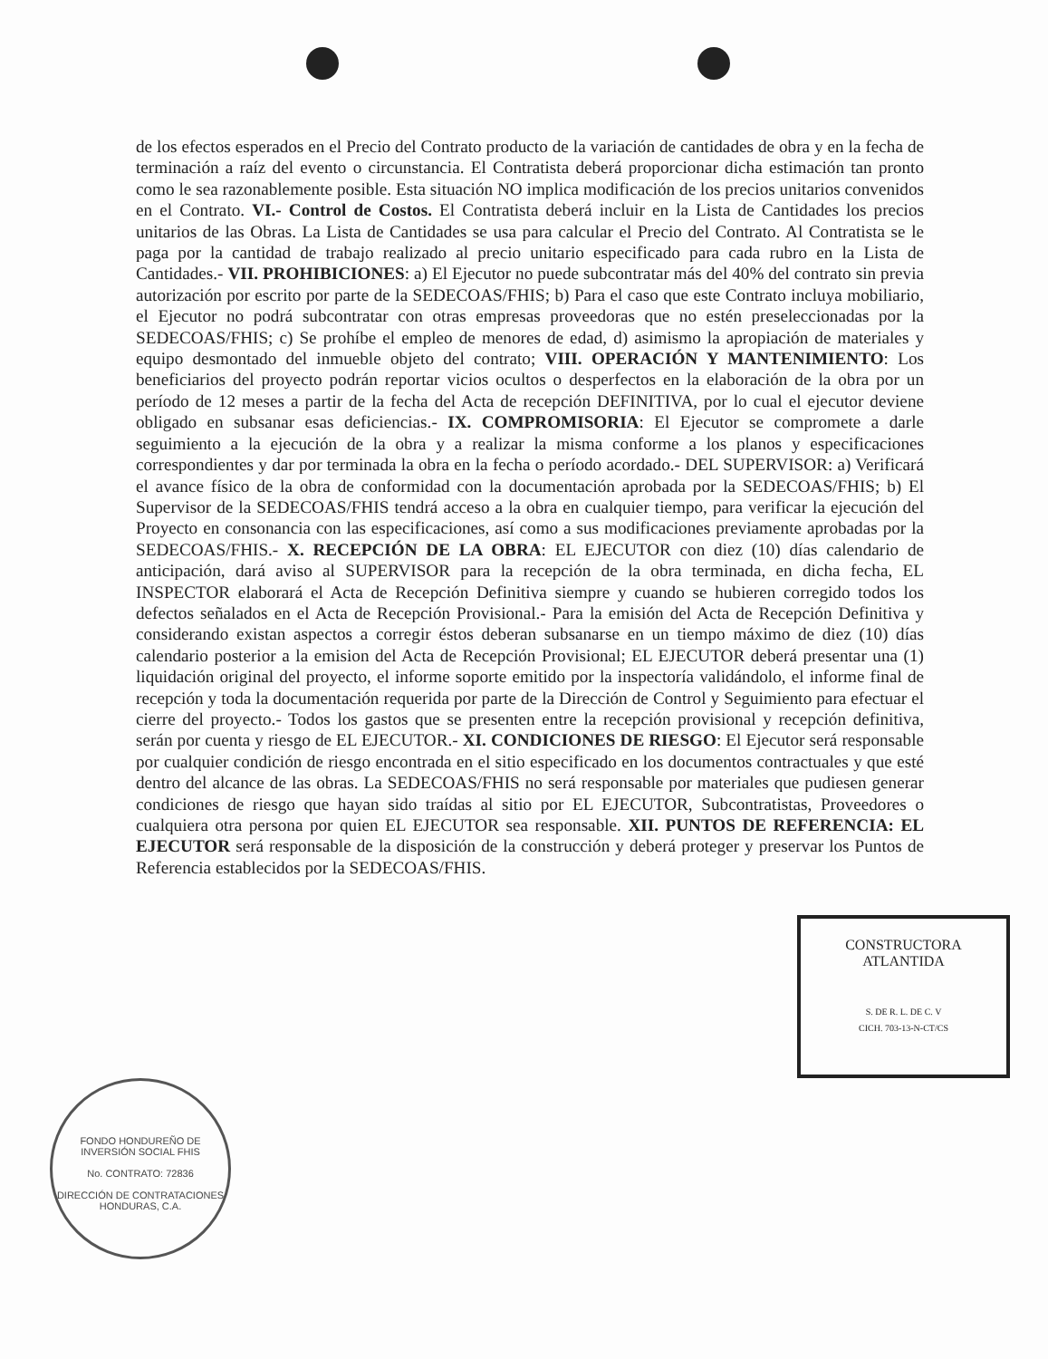de los efectos esperados en el Precio del Contrato producto de la variación de cantidades de obra y en la fecha de terminación a raíz del evento o circunstancia. El Contratista deberá proporcionar dicha estimación tan pronto como le sea razonablemente posible. Esta situación NO implica modificación de los precios unitarios convenidos en el Contrato. VI.- Control de Costos. El Contratista deberá incluir en la Lista de Cantidades los precios unitarios de las Obras. La Lista de Cantidades se usa para calcular el Precio del Contrato. Al Contratista se le paga por la cantidad de trabajo realizado al precio unitario especificado para cada rubro en la Lista de Cantidades.- VII. PROHIBICIONES: a) El Ejecutor no puede subcontratar más del 40% del contrato sin previa autorización por escrito por parte de la SEDECOAS/FHIS; b) Para el caso que este Contrato incluya mobiliario, el Ejecutor no podrá subcontratar con otras empresas proveedoras que no estén preseleccionadas por la SEDECOAS/FHIS; c) Se prohíbe el empleo de menores de edad, d) asimismo la apropiación de materiales y equipo desmontado del inmueble objeto del contrato; VIII. OPERACIÓN Y MANTENIMIENTO: Los beneficiarios del proyecto podrán reportar vicios ocultos o desperfectos en la elaboración de la obra por un período de 12 meses a partir de la fecha del Acta de recepción DEFINITIVA, por lo cual el ejecutor deviene obligado en subsanar esas deficiencias.- IX. COMPROMISORIA: El Ejecutor se compromete a darle seguimiento a la ejecución de la obra y a realizar la misma conforme a los planos y especificaciones correspondientes y dar por terminada la obra en la fecha o período acordado.- DEL SUPERVISOR: a) Verificará el avance físico de la obra de conformidad con la documentación aprobada por la SEDECOAS/FHIS; b) El Supervisor de la SEDECOAS/FHIS tendrá acceso a la obra en cualquier tiempo, para verificar la ejecución del Proyecto en consonancia con las especificaciones, así como a sus modificaciones previamente aprobadas por la SEDECOAS/FHIS.- X. RECEPCIÓN DE LA OBRA: EL EJECUTOR con diez (10) días calendario de anticipación, dará aviso al SUPERVISOR para la recepción de la obra terminada, en dicha fecha, EL INSPECTOR elaborará el Acta de Recepción Definitiva siempre y cuando se hubieren corregido todos los defectos señalados en el Acta de Recepción Provisional.- Para la emisión del Acta de Recepción Definitiva y considerando existan aspectos a corregir éstos deberan subsanarse en un tiempo máximo de diez (10) días calendario posterior a la emision del Acta de Recepción Provisional; EL EJECUTOR deberá presentar una (1) liquidación original del proyecto, el informe soporte emitido por la inspectoría validándolo, el informe final de recepción y toda la documentación requerida por parte de la Dirección de Control y Seguimiento para efectuar el cierre del proyecto.- Todos los gastos que se presenten entre la recepción provisional y recepción definitiva, serán por cuenta y riesgo de EL EJECUTOR.- XI. CONDICIONES DE RIESGO: El Ejecutor será responsable por cualquier condición de riesgo encontrada en el sitio especificado en los documentos contractuales y que esté dentro del alcance de las obras. La SEDECOAS/FHIS no será responsable por materiales que pudiesen generar condiciones de riesgo que hayan sido traídas al sitio por EL EJECUTOR, Subcontratistas, Proveedores o cualquiera otra persona por quien EL EJECUTOR sea responsable. XII. PUNTOS DE REFERENCIA: EL EJECUTOR será responsable de la disposición de la construcción y deberá proteger y preservar los Puntos de Referencia establecidos por la SEDECOAS/FHIS.
CONSTRUCTORA
ATLANTIDA
S. DE R. L. DE C. V
CICH. 703-13-N-CT/CS
FONDO HONDUREÑO DE INVERSIÓN SOCIAL FHIS
No. CONTRATO: 72836
DIRECCIÓN DE CONTRATACIONES
HONDURAS, C.A.